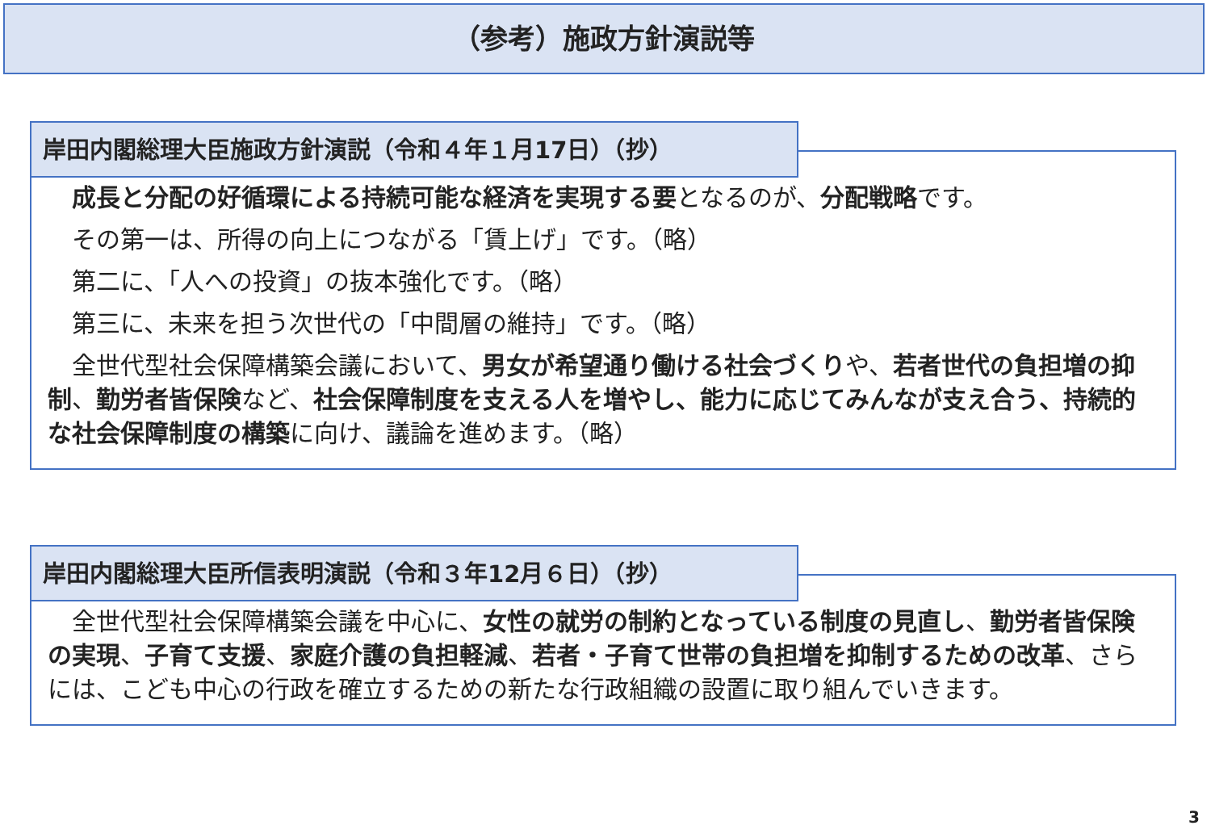（参考）施政方針演説等
岸田内閣総理大臣施政方針演説（令和４年１月17日）（抄）
　成長と分配の好循環による持続可能な経済を実現する要となるのが、分配戦略です。
　その第一は、所得の向上につながる「賃上げ」です。（略）
　第二に、「人への投資」の抜本強化です。（略）
　第三に、未来を担う次世代の「中間層の維持」です。（略）
　全世代型社会保障構築会議において、男女が希望通り働ける社会づくりや、若者世代の負担増の抑制、勤労者皆保険など、社会保障制度を支える人を増やし、能力に応じてみんなが支え合う、持続的な社会保障制度の構築に向け、議論を進めます。（略）
岸田内閣総理大臣所信表明演説（令和３年12月６日）（抄）
　全世代型社会保障構築会議を中心に、女性の就労の制約となっている制度の見直し、勤労者皆保険の実現、子育て支援、家庭介護の負担軽減、若者・子育て世帯の負担増を抑制するための改革、さらには、こども中心の行政を確立するための新たな行政組織の設置に取り組んでいきます。
3